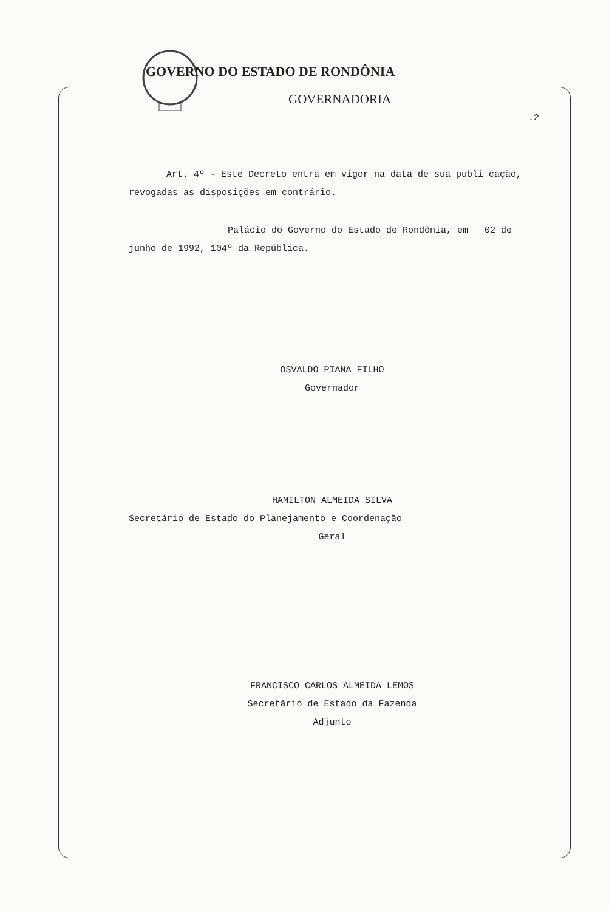GOVERNO DO ESTADO DE RONDÔNIA
GOVERNADORIA
.2
Art. 4º - Este Decreto entra em vigor na data de sua publi cação, revogadas as disposições em contrário.
Palácio do Governo do Estado de Rondônia, em 02 de junho de 1992, 104º da República.
OSVALDO PIANA FILHO
Governador
HAMILTON ALMEIDA SILVA
Secretário de Estado do Planejamento e Coordenação
Geral
FRANCISCO CARLOS ALMEIDA LEMOS
Secretário de Estado da Fazenda
Adjunto